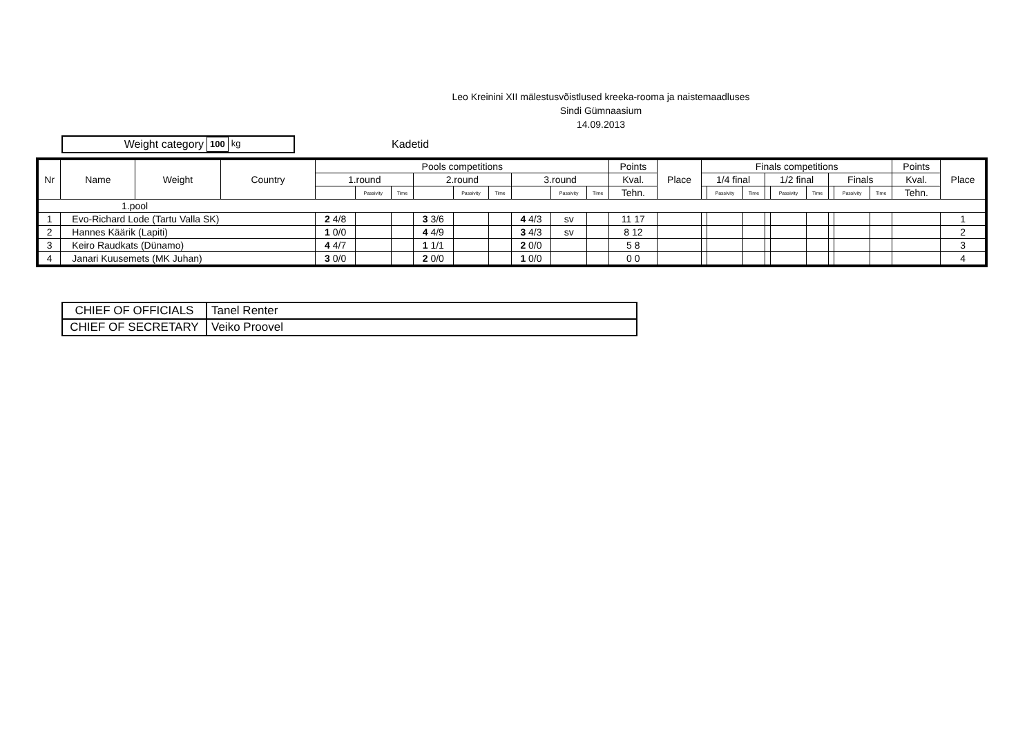Leo Kreinini XII mälestusvõistlused kreeka-rooma ja naistemaadluses
Sindi Gümnaasium
14.09.2013
Weight category 100 kg
Kadetid
| Nr | Name | Weight | Country | Pools competitions | | | | | | | | | Points | Place | Finals competitions | | | | | | | | | Points | Place |
| --- | --- | --- | --- | --- | --- | --- | --- | --- | --- | --- | --- | --- | --- | --- | --- | --- | --- | --- | --- | --- | --- | --- | --- | --- | --- |
| | | | | 1.round | | | 2.round | | | 3.round | | | Kval. | | 1/4 final | | | 1/2 final | | | Finals | | | Kval. | |
| | | | | | Passivity | Time | | Passivity | Time | | Passivity | Time | Tehn. | | | Passivity | Time | | Passivity | Time | | Passivity | Time | Tehn. | |
| 1.pool | | | | | | | | | | | | | | | | | | | | | | | | | |
| 1 | Evo-Richard Lode (Tartu Valla SK) | | | 2 4/8 | | | 3 3/6 | | | 4 4/3 | sv | | 11 17 | | | | | | | | | | | | 1 |
| 2 | Hannes Käärik (Lapiti) | | | 1 0/0 | | | 4 4/9 | | | 3 4/3 | sv | | 8 12 | | | | | | | | | | | | 2 |
| 3 | Keiro Raudkats (Dünamo) | | | 4 4/7 | | | 1 1/1 | | | 2 0/0 | | | 5 8 | | | | | | | | | | | | 3 |
| 4 | Janari Kuusemets (MK Juhan) | | | 3 0/0 | | | 2 0/0 | | | 1 0/0 | | | 0 0 | | | | | | | | | | | | 4 |
| CHIEF OF OFFICIALS | Tanel Renter |
| CHIEF OF SECRETARY | Veiko Proovel |